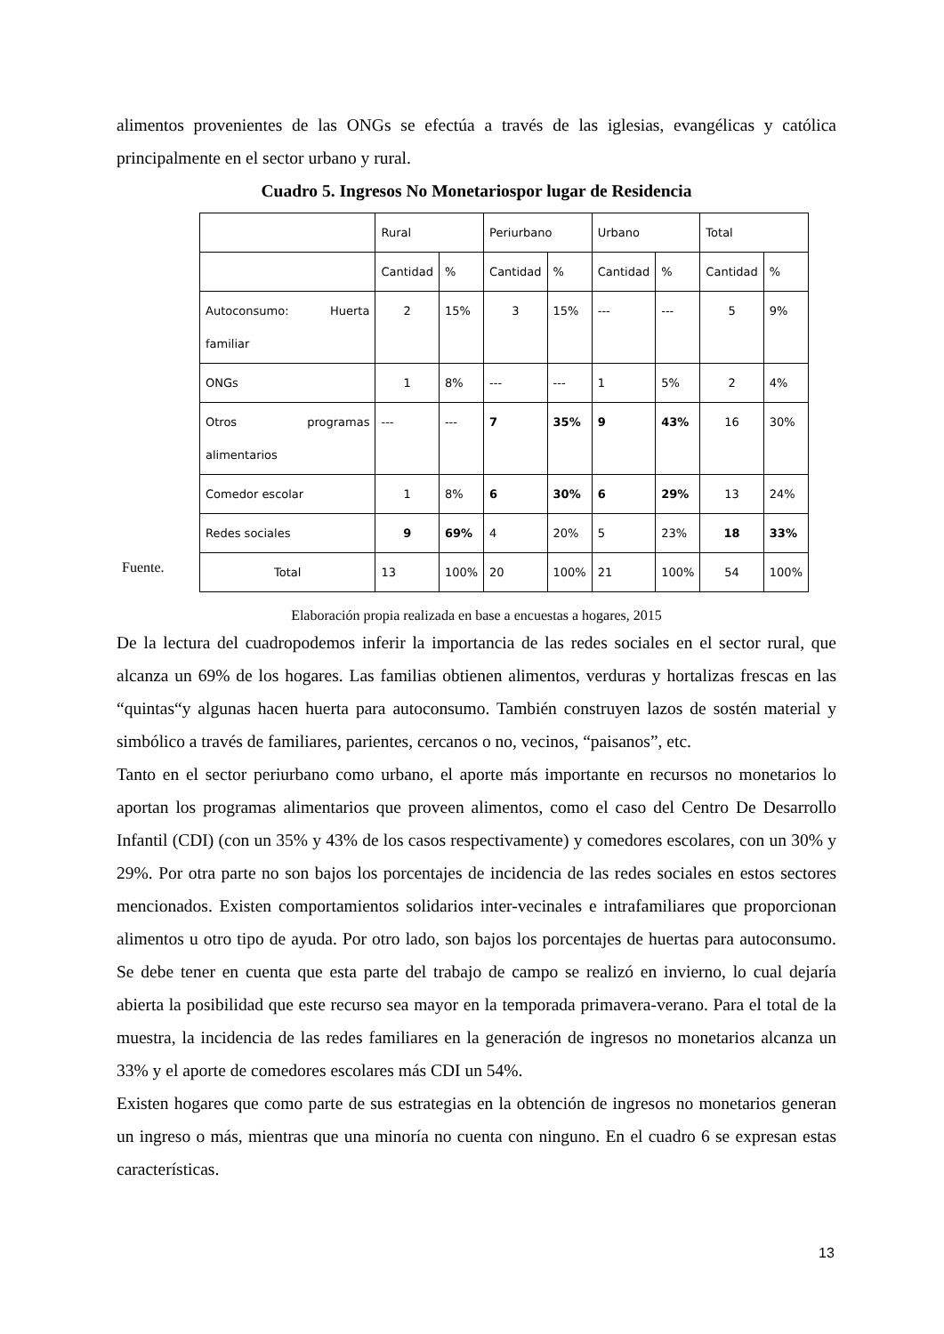alimentos provenientes de las ONGs se efectúa a través de las iglesias, evangélicas y católica principalmente en el sector urbano y rural.
Cuadro 5. Ingresos No Monetariospor lugar de Residencia
Fuente.
| | Rural | | Periurbano | | Urbano | | Total | |
| --- | --- | --- | --- | --- | --- | --- | --- | --- |
| | Cantidad | % | Cantidad | % | Cantidad | % | Cantidad | % |
| Autoconsumo: Huerta familiar | 2 | 15% | 3 | 15% | --- | --- | 5 | 9% |
| ONGs | 1 | 8% | --- | --- | 1 | 5% | 2 | 4% |
| Otros programas alimentarios | --- | --- | 7 | 35% | 9 | 43% | 16 | 30% |
| Comedor escolar | 1 | 8% | 6 | 30% | 6 | 29% | 13 | 24% |
| Redes sociales | 9 | 69% | 4 | 20% | 5 | 23% | 18 | 33% |
| Total | 13 | 100% | 20 | 100% | 21 | 100% | 54 | 100% |
Elaboración propia realizada en base a encuestas a hogares, 2015
De la lectura del cuadropodemos inferir la importancia de las redes sociales en el sector rural, que alcanza un 69% de los hogares. Las familias obtienen alimentos, verduras y hortalizas frescas en las “quintas“y algunas hacen huerta para autoconsumo. También construyen lazos de sostén material y simbólico a través de familiares, parientes, cercanos o no, vecinos, “paisanos”, etc.
Tanto en el sector periurbano como urbano, el aporte más importante en recursos no monetarios lo aportan los programas alimentarios que proveen alimentos, como el caso del Centro De Desarrollo Infantil (CDI) (con un 35% y 43% de los casos respectivamente) y comedores escolares, con un 30% y 29%. Por otra parte no son bajos los porcentajes de incidencia de las redes sociales en estos sectores mencionados. Existen comportamientos solidarios inter-vecinales e intrafamiliares que proporcionan alimentos u otro tipo de ayuda. Por otro lado, son bajos los porcentajes de huertas para autoconsumo. Se debe tener en cuenta que esta parte del trabajo de campo se realizó en invierno, lo cual dejaría abierta la posibilidad que este recurso sea mayor en la temporada primavera-verano. Para el total de la muestra, la incidencia de las redes familiares en la generación de ingresos no monetarios alcanza un 33% y el aporte de comedores escolares más CDI un 54%.
Existen hogares que como parte de sus estrategias en la obtención de ingresos no monetarios generan un ingreso o más, mientras que una minoría no cuenta con ninguno. En el cuadro 6 se expresan estas características.
13